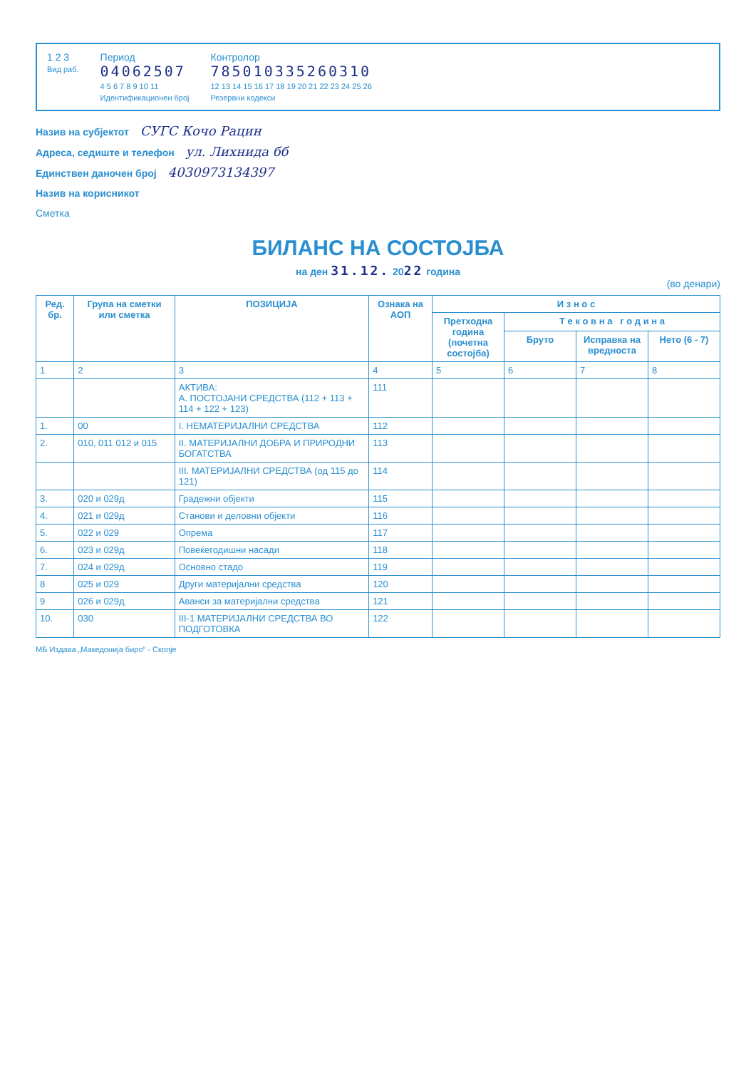1 2 3
Вид раб.
Период
04062507
4 5 6 7 8 9 10 11
Идентификационен број
Контролор
785010335260310
12 13 14 15 16 17 18 19 20 21 22 23 24 25 26
Резервни кодекси
Назив на субјектот СУГС Кочо Рацин
Адреса, седиште и телефон ул. Лихнида бб
Единствен даночен број 4030973134397
Назив на корисникот
Сметка
БИЛАНС НА СОСТОЈБА
на ден 31.12. 2022 година
(во денари)
| Ред. бр. | Група на сметки или сметка | ПОЗИЦИЈА | Ознака на АОП | И з н о с | | | |
| --- | --- | --- | --- | --- | --- | --- | --- |
| | | | | Претходна година (почетна состојба) | Т е к о в н а г о д и н а | | |
| | | | | | Бруто | Исправка на вредноста | Нето (6 - 7) |
| 1 | 2 | 3 | 4 | 5 | 6 | 7 | 8 |
| | | АКТИВА: А. ПОСТОЈАНИ СРЕДСТВА (112 + 113 + 114 + 122 + 123) | 111 | | | | |
| 1. | 00 | I. НЕМАТЕРИЈАЛНИ СРЕДСТВА | 112 | | | | |
| 2. | 010, 011 012 и 015 | II. МАТЕРИЈАЛНИ ДОБРА И ПРИРОДНИ БОГАТСТВА | 113 | | | | |
| | | III. МАТЕРИЈАЛНИ СРЕДСТВА (од 115 до 121) | 114 | | | | |
| 3. | 020 и 029д | Градежни објекти | 115 | | | | |
| 4. | 021 и 029д | Станови и деловни објекти | 116 | | | | |
| 5. | 022 и 029 | Опрема | 117 | | | | |
| 6. | 023 и 029д | Повеќегодишни насади | 118 | | | | |
| 7. | 024 и 029д | Основно стадо | 119 | | | | |
| 8 | 025 и 029 | Други материјални средства | 120 | | | | |
| 9 | 026 и 029д | Аванси за материјални средства | 121 | | | | |
| 10. | 030 | III-1 МАТЕРИЈАЛНИ СРЕДСТВА ВО ПОДГОТОВКА | 122 | | | | |
МБ Издава „Македонија биро“ - Скопје